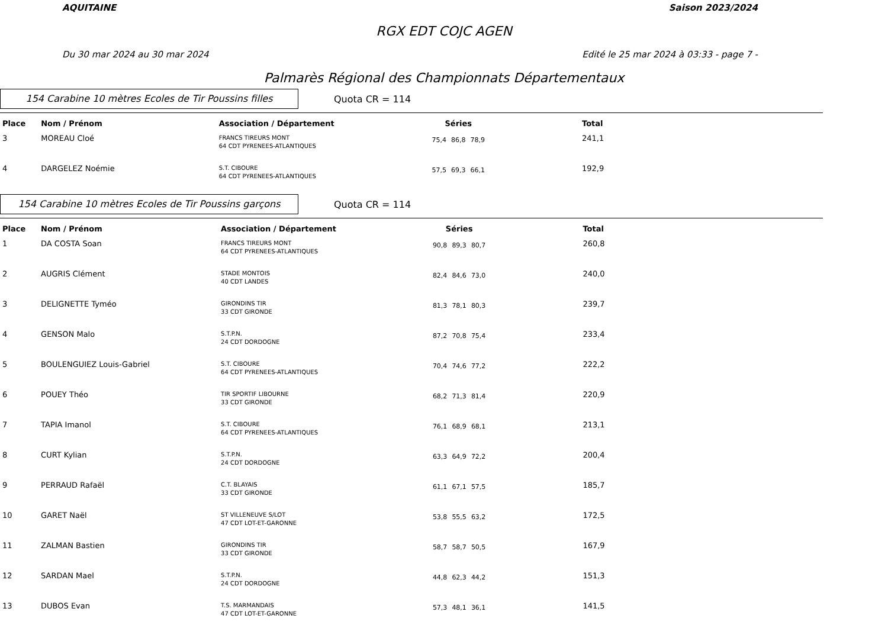AQUITAINE Saison 2023/2024
RGX EDT COJC AGEN
Du 30 mar 2024 au 30 mar 2024 Edité le 25 mar 2024 à 03:33 - page 7 -
Palmarès Régional des Championnats Départementaux
154 Carabine 10 mètres Ecoles de Tir Poussins filles
Quota CR = 114
| Place | Nom / Prénom | Association / Département | Séries | | | Total |
| --- | --- | --- | --- | --- | --- | --- |
| 3 | MOREAU Cloé | FRANCS TIREURS MONT 64 CDT PYRENEES-ATLANTIQUES | 75,4 | 86,8 | 78,9 | 241,1 |
| 4 | DARGELEZ Noémie | S.T. CIBOURE 64 CDT PYRENEES-ATLANTIQUES | 57,5 | 69,3 | 66,1 | 192,9 |
154 Carabine 10 mètres Ecoles de Tir Poussins garçons
Quota CR = 114
| Place | Nom / Prénom | Association / Département | Séries | | | Total |
| --- | --- | --- | --- | --- | --- | --- |
| 1 | DA COSTA Soan | FRANCS TIREURS MONT 64 CDT PYRENEES-ATLANTIQUES | 90,8 | 89,3 | 80,7 | 260,8 |
| 2 | AUGRIS Clément | STADE MONTOIS 40 CDT LANDES | 82,4 | 84,6 | 73,0 | 240,0 |
| 3 | DELIGNETTE Tyméo | GIRONDINS TIR 33 CDT GIRONDE | 81,3 | 78,1 | 80,3 | 239,7 |
| 4 | GENSON Malo | S.T.P.N. 24 CDT DORDOGNE | 87,2 | 70,8 | 75,4 | 233,4 |
| 5 | BOULENGUIEZ Louis-Gabriel | S.T. CIBOURE 64 CDT PYRENEES-ATLANTIQUES | 70,4 | 74,6 | 77,2 | 222,2 |
| 6 | POUEY Théo | TIR SPORTIF LIBOURNE 33 CDT GIRONDE | 68,2 | 71,3 | 81,4 | 220,9 |
| 7 | TAPIA Imanol | S.T. CIBOURE 64 CDT PYRENEES-ATLANTIQUES | 76,1 | 68,9 | 68,1 | 213,1 |
| 8 | CURT Kylian | S.T.P.N. 24 CDT DORDOGNE | 63,3 | 64,9 | 72,2 | 200,4 |
| 9 | PERRAUD Rafaël | C.T. BLAYAIS 33 CDT GIRONDE | 61,1 | 67,1 | 57,5 | 185,7 |
| 10 | GARET Naël | ST VILLENEUVE S/LOT 47 CDT LOT-ET-GARONNE | 53,8 | 55,5 | 63,2 | 172,5 |
| 11 | ZALMAN Bastien | GIRONDINS TIR 33 CDT GIRONDE | 58,7 | 58,7 | 50,5 | 167,9 |
| 12 | SARDAN Mael | S.T.P.N. 24 CDT DORDOGNE | 44,8 | 62,3 | 44,2 | 151,3 |
| 13 | DUBOS Evan | T.S. MARMANDAIS 47 CDT LOT-ET-GARONNE | 57,3 | 48,1 | 36,1 | 141,5 |